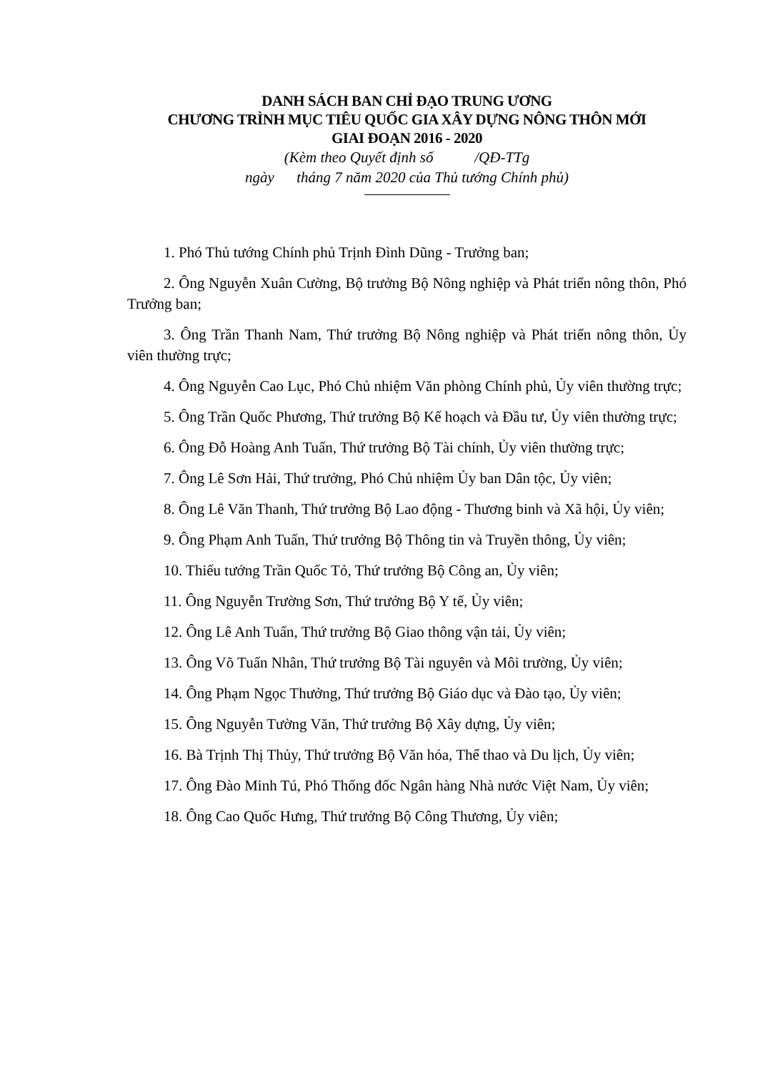DANH SÁCH BAN CHỈ ĐẠO TRUNG ƯƠNG
CHƯƠNG TRÌNH MỤC TIÊU QUỐC GIA XÂY DỰNG NÔNG THÔN MỚI
GIAI ĐOẠN 2016 - 2020
(Kèm theo Quyết định số /QĐ-TTg
ngày tháng 7 năm 2020 của Thủ tướng Chính phủ)
1. Phó Thủ tướng Chính phủ Trịnh Đình Dũng - Trưởng ban;
2. Ông Nguyễn Xuân Cường, Bộ trưởng Bộ Nông nghiệp và Phát triển nông thôn, Phó Trưởng ban;
3. Ông Trần Thanh Nam, Thứ trưởng Bộ Nông nghiệp và Phát triển nông thôn, Ủy viên thường trực;
4. Ông Nguyễn Cao Lục, Phó Chủ nhiệm Văn phòng Chính phủ, Ủy viên thường trực;
5. Ông Trần Quốc Phương, Thứ trưởng Bộ Kế hoạch và Đầu tư, Ủy viên thường trực;
6. Ông Đỗ Hoàng Anh Tuấn, Thứ trưởng Bộ Tài chính, Ủy viên thường trực;
7. Ông Lê Sơn Hải, Thứ trưởng, Phó Chủ nhiệm Ủy ban Dân tộc, Ủy viên;
8. Ông Lê Văn Thanh, Thứ trưởng Bộ Lao động - Thương binh và Xã hội, Ủy viên;
9. Ông Phạm Anh Tuấn, Thứ trưởng Bộ Thông tin và Truyền thông, Ủy viên;
10. Thiếu tướng Trần Quốc Tỏ, Thứ trưởng Bộ Công an, Ủy viên;
11. Ông Nguyễn Trường Sơn, Thứ trưởng Bộ Y tế, Ủy viên;
12. Ông Lê Anh Tuấn, Thứ trưởng Bộ Giao thông vận tải, Ủy viên;
13. Ông Võ Tuấn Nhân, Thứ trưởng Bộ Tài nguyên và Môi trường, Ủy viên;
14. Ông Phạm Ngọc Thưởng, Thứ trưởng Bộ Giáo dục và Đào tạo, Ủy viên;
15. Ông Nguyễn Tường Văn, Thứ trưởng Bộ Xây dựng, Ủy viên;
16. Bà Trịnh Thị Thủy, Thứ trưởng Bộ Văn hóa, Thể thao và Du lịch, Ủy viên;
17. Ông Đào Minh Tú, Phó Thống đốc Ngân hàng Nhà nước Việt Nam, Ủy viên;
18. Ông Cao Quốc Hưng, Thứ trưởng Bộ Công Thương, Ủy viên;